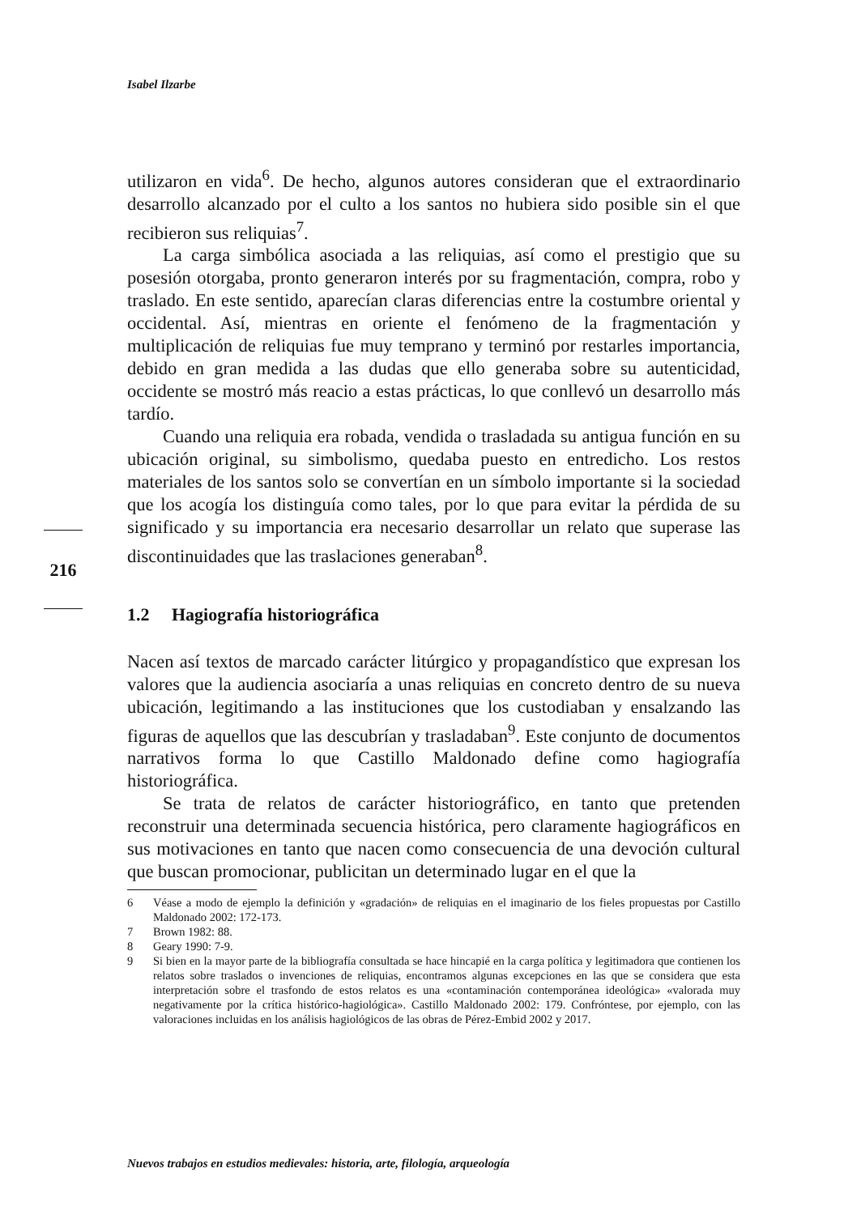Isabel Ilzarbe
216
utilizaron en vida<sup>6</sup>. De hecho, algunos autores consideran que el extraordinario desarrollo alcanzado por el culto a los santos no hubiera sido posible sin el que recibieron sus reliquias<sup>7</sup>.
La carga simbólica asociada a las reliquias, así como el prestigio que su posesión otorgaba, pronto generaron interés por su fragmentación, compra, robo y traslado. En este sentido, aparecían claras diferencias entre la costumbre oriental y occidental. Así, mientras en oriente el fenómeno de la fragmentación y multiplicación de reliquias fue muy temprano y terminó por restarles importancia, debido en gran medida a las dudas que ello generaba sobre su autenticidad, occidente se mostró más reacio a estas prácticas, lo que conllevó un desarrollo más tardío.
Cuando una reliquia era robada, vendida o trasladada su antigua función en su ubicación original, su simbolismo, quedaba puesto en entredicho. Los restos materiales de los santos solo se convertían en un símbolo importante si la sociedad que los acogía los distinguía como tales, por lo que para evitar la pérdida de su significado y su importancia era necesario desarrollar un relato que superase las discontinuidades que las traslaciones generaban<sup>8</sup>.
1.2 Hagiografía historiográfica
Nacen así textos de marcado carácter litúrgico y propagandístico que expresan los valores que la audiencia asociaría a unas reliquias en concreto dentro de su nueva ubicación, legitimando a las instituciones que los custodiaban y ensalzando las figuras de aquellos que las descubrían y trasladaban<sup>9</sup>. Este conjunto de documentos narrativos forma lo que Castillo Maldonado define como hagiografía historiográfica.
Se trata de relatos de carácter historiográfico, en tanto que pretenden reconstruir una determinada secuencia histórica, pero claramente hagiográficos en sus motivaciones en tanto que nacen como consecuencia de una devoción cultural que buscan promocionar, publicitan un determinado lugar en el que la
6 Véase a modo de ejemplo la definición y «gradación» de reliquias en el imaginario de los fieles propuestas por Castillo Maldonado 2002: 172-173.
7 Brown 1982: 88.
8 Geary 1990: 7-9.
9 Si bien en la mayor parte de la bibliografía consultada se hace hincapié en la carga política y legitimadora que contienen los relatos sobre traslados o invenciones de reliquias, encontramos algunas excepciones en las que se considera que esta interpretación sobre el trasfondo de estos relatos es una «contaminación contemporánea ideológica» «valorada muy negativamente por la crítica histórico-hagiológica». Castillo Maldonado 2002: 179. Confróntese, por ejemplo, con las valoraciones incluidas en los análisis hagiológicos de las obras de Pérez-Embid 2002 y 2017.
Nuevos trabajos en estudios medievales: historia, arte, filología, arqueología